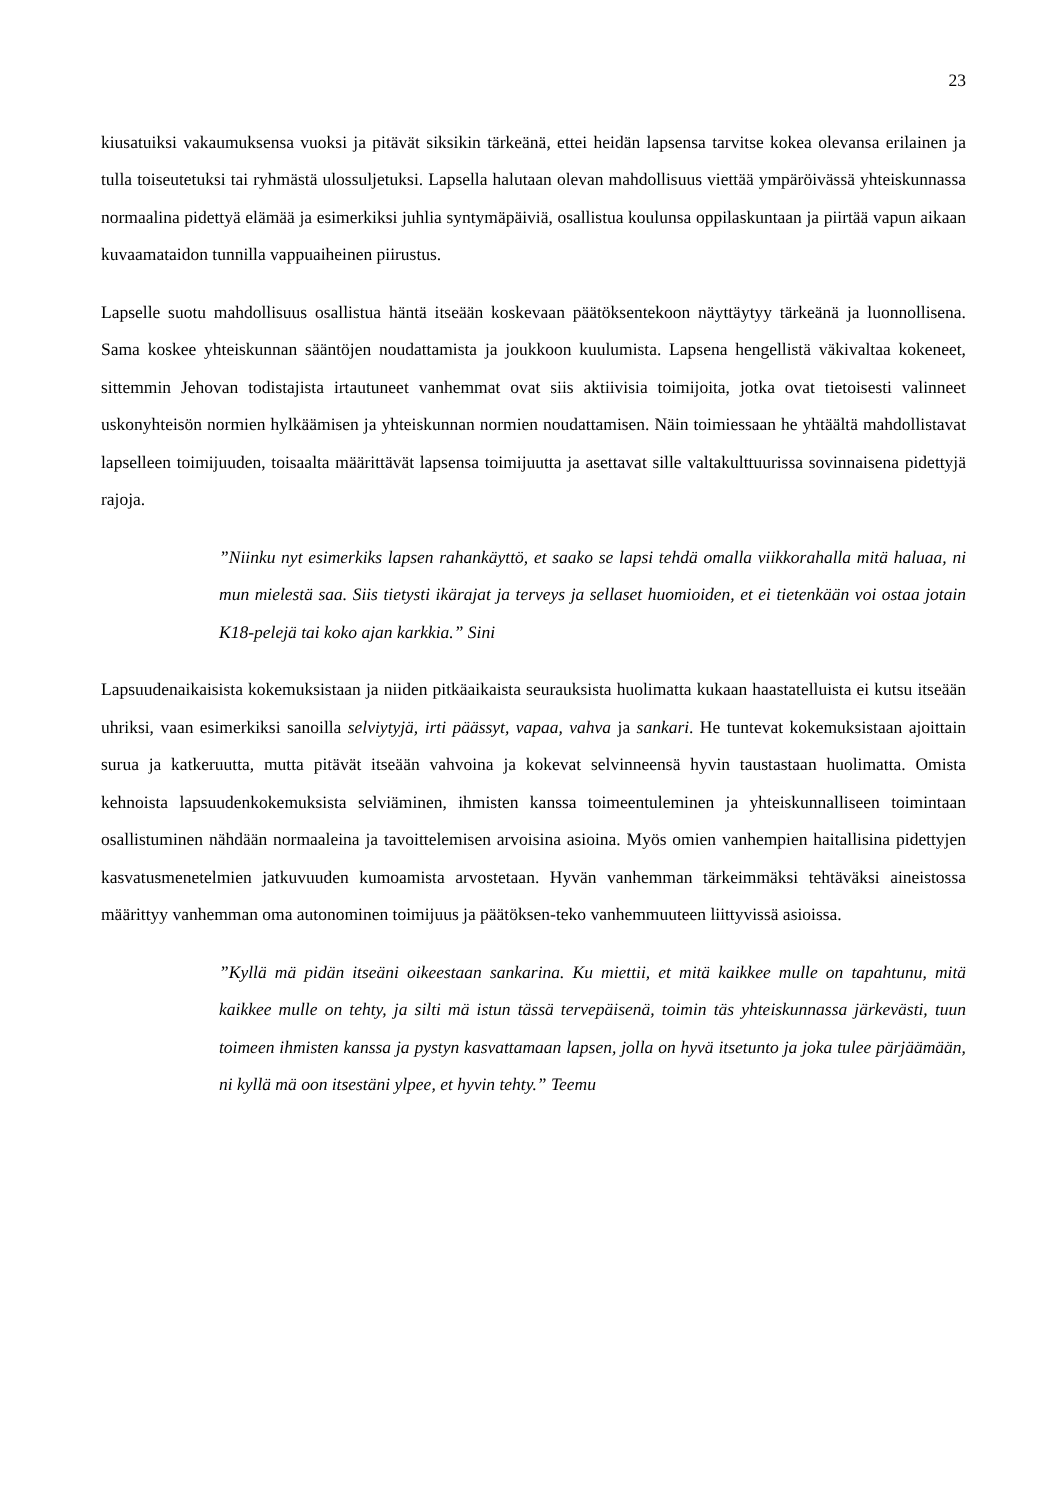23
kiusatuiksi vakaumuksensa vuoksi ja pitävät siksikin tärkeänä, ettei heidän lapsensa tarvitse kokea olevansa erilainen ja tulla toiseutetuksi tai ryhmästä ulossuljetuksi. Lapsella halutaan olevan mahdollisuus viettää ympäröivässä yhteiskunnassa normaalina pidettyä elämää ja esimerkiksi juhlia syntymäpäiviä, osallistua koulunsa oppilaskuntaan ja piirtää vapun aikaan kuvaamataidon tunnilla vappuaiheinen piirustus.
Lapselle suotu mahdollisuus osallistua häntä itseään koskevaan päätöksentekoon näyttäytyy tärkeänä ja luonnollisena. Sama koskee yhteiskunnan sääntöjen noudattamista ja joukkoon kuulumista. Lapsena hengellistä väkivaltaa kokeneet, sittemmin Jehovan todistajista irtautuneet vanhemmat ovat siis aktiivisia toimijoita, jotka ovat tietoisesti valinneet uskonyhteisön normien hylkäämisen ja yhteiskunnan normien noudattamisen. Näin toimiessaan he yhtäältä mahdollistavat lapselleen toimijuuden, toisaalta määrittävät lapsensa toimijuutta ja asettavat sille valtakulttuurissa sovinnaisena pidettyjä rajoja.
”Niinku nyt esimerkiks lapsen rahankäyttö, et saako se lapsi tehdä omalla viikkorahalla mitä haluaa, ni mun mielestä saa. Siis tietysti ikärajat ja terveys ja sellaset huomioiden, et ei tietenkään voi ostaa jotain K18-pelejä tai koko ajan karkkia.” Sini
Lapsuudenaikaisista kokemuksistaan ja niiden pitkäaikaista seurauksista huolimatta kukaan haastatelluista ei kutsu itseään uhriksi, vaan esimerkiksi sanoilla selviytyjä, irti päässyt, vapaa, vahva ja sankari. He tuntevat kokemuksistaan ajoittain surua ja katkeruutta, mutta pitävät itseään vahvoina ja kokevat selvinneensä hyvin taustastaan huolimatta. Omista kehnoista lapsuudenkokemuksista selviäminen, ihmisten kanssa toimeentuleminen ja yhteiskunnalliseen toimintaan osallistuminen nähdään normaaleina ja tavoittelemisen arvoisina asioina. Myös omien vanhempien haitallisina pidettyjen kasvatusmenetelmien jatkuvuuden kumoamista arvostetaan. Hyvän vanhemman tärkeimmäksi tehtäväksi aineistossa määrittyy vanhemman oma autonominen toimijuus ja päätöksen-teko vanhemmuuteen liittyvissä asioissa.
”Kyllä mä pidän itseäni oikeestaan sankarina. Ku miettii, et mitä kaikkee mulle on tapahtunu, mitä kaikkee mulle on tehty, ja silti mä istun tässä tervepäisenä, toimin täs yhteiskunnassa järkevästi, tuun toimeen ihmisten kanssa ja pystyn kasvattamaan lapsen, jolla on hyvä itsetunto ja joka tulee pärjäämään, ni kyllä mä oon itsestäni ylpee, et hyvin tehty.” Teemu